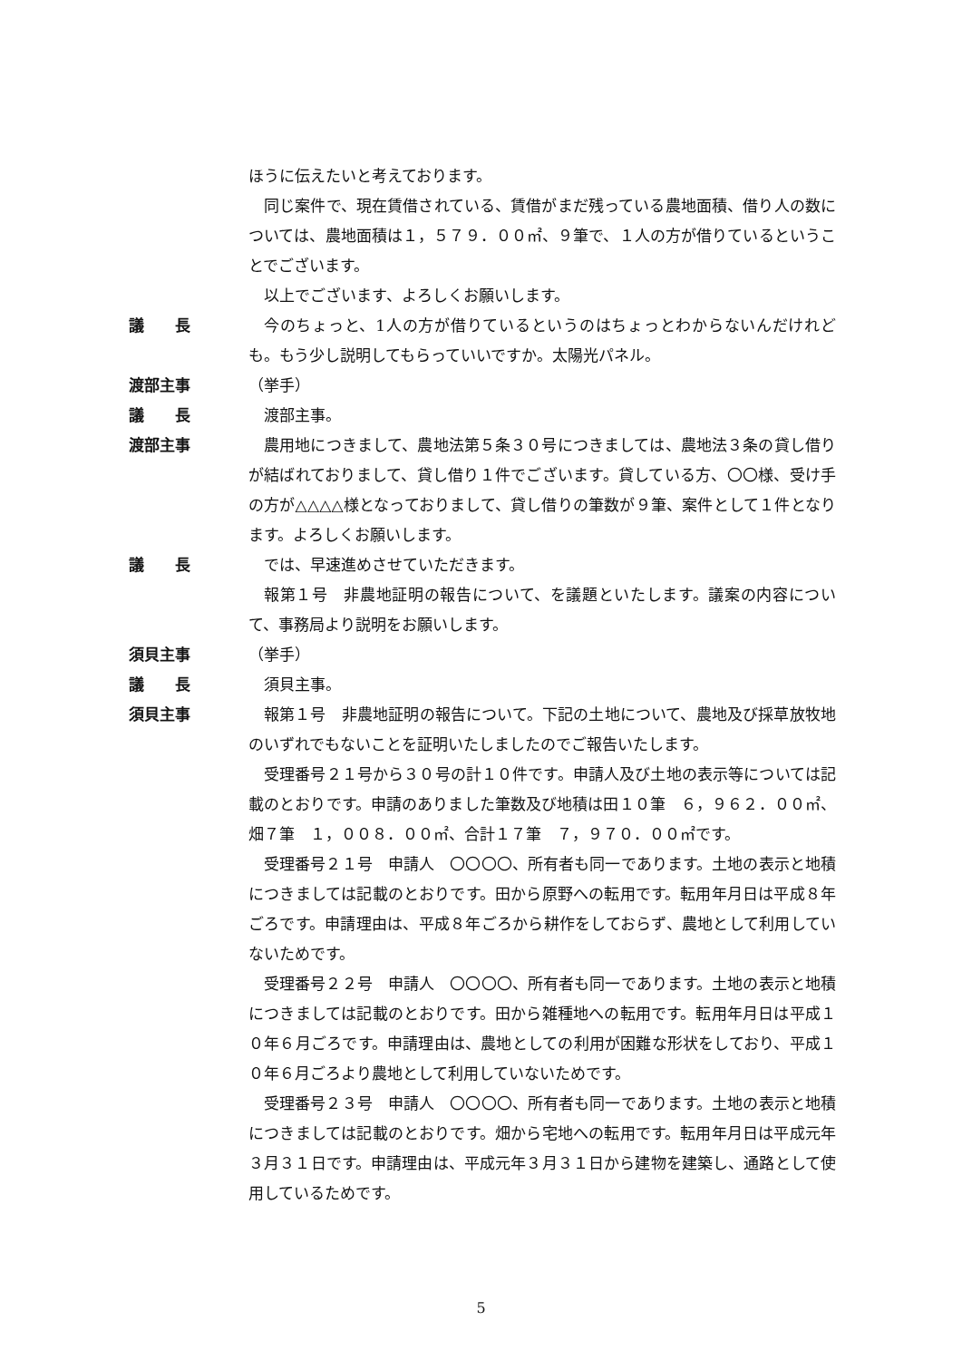ほうに伝えたいと考えております。
同じ案件で、現在賃借されている、賃借がまだ残っている農地面積、借り人の数については、農地面積は１，５７９．００㎡、９筆で、１人の方が借りているということでございます。
以上でございます、よろしくお願いします。
議　　長 今のちょっと、1人の方が借りているというのはちょっとわからないんだけれども。もう少し説明してもらっていいですか。太陽光パネル。
渡部主事 （挙手）
議　　長 渡部主事。
渡部主事 農用地につきまして、農地法第５条３０号につきましては、農地法３条の貸し借りが結ばれておりまして、貸し借り１件でございます。貸している方、〇〇様、受け手の方が△△△△様となっておりまして、貸し借りの筆数が９筆、案件として１件となります。よろしくお願いします。
議　　長 では、早速進めさせていただきます。
報第１号　非農地証明の報告について、を議題といたします。議案の内容について、事務局より説明をお願いします。
須貝主事 （挙手）
議　　長 須貝主事。
須貝主事 報第１号　非農地証明の報告について。下記の土地について、農地及び採草放牧地のいずれでもないことを証明いたしましたのでご報告いたします。
受理番号２１号から３０号の計１０件です。申請人及び土地の表示等については記載のとおりです。申請のありました筆数及び地積は田１０筆　６，９６２．００㎡、畑７筆　１，００８．００㎡、合計１７筆　７，９７０．００㎡です。
受理番号２１号　申請人　〇〇〇〇、所有者も同一であります。土地の表示と地積につきましては記載のとおりです。田から原野への転用です。転用年月日は平成８年ごろです。申請理由は、平成８年ごろから耕作をしておらず、農地として利用していないためです。
受理番号２２号　申請人　〇〇〇〇、所有者も同一であります。土地の表示と地積につきましては記載のとおりです。田から雑種地への転用です。転用年月日は平成１０年６月ごろです。申請理由は、農地としての利用が困難な形状をしており、平成１０年６月ごろより農地として利用していないためです。
受理番号２３号　申請人　〇〇〇〇、所有者も同一であります。土地の表示と地積につきましては記載のとおりです。畑から宅地への転用です。転用年月日は平成元年３月３１日です。申請理由は、平成元年３月３１日から建物を建築し、通路として使用しているためです。
5